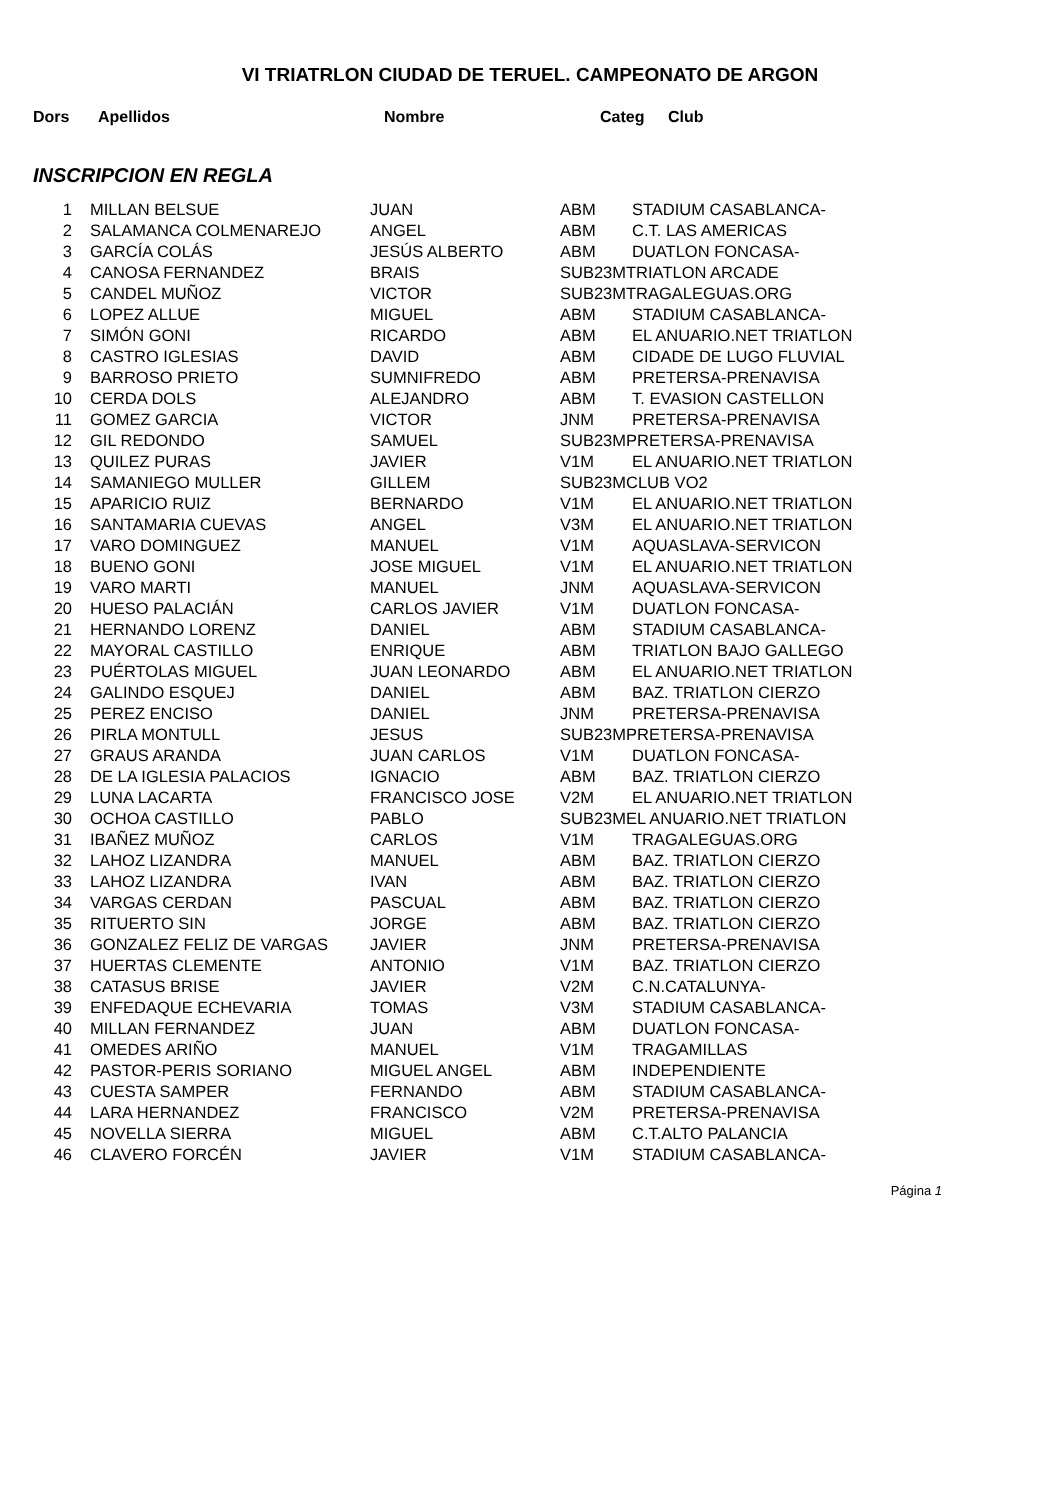VI TRIATRLON CIUDAD DE TERUEL. CAMPEONATO DE ARGON
Dors Apellidos Nombre Categ Club
INSCRIPCION EN REGLA
| 1 | MILLAN BELSUE | JUAN | ABM | STADIUM CASABLANCA- |
| 2 | SALAMANCA COLMENAREJO | ANGEL | ABM | C.T. LAS AMERICAS |
| 3 | GARCÍA COLÁS | JESÚS ALBERTO | ABM | DUATLON FONCASA- |
| 4 | CANOSA FERNANDEZ | BRAIS | SUB23MTRIATLON ARCADE | |
| 5 | CANDEL MUÑOZ | VICTOR | SUB23MTRAGALEGUAS.ORG | |
| 6 | LOPEZ ALLUE | MIGUEL | ABM | STADIUM CASABLANCA- |
| 7 | SIMÓN GONI | RICARDO | ABM | EL ANUARIO.NET TRIATLON |
| 8 | CASTRO IGLESIAS | DAVID | ABM | CIDADE DE LUGO FLUVIAL |
| 9 | BARROSO PRIETO | SUMNIFREDO | ABM | PRETERSA-PRENAVISA |
| 10 | CERDA DOLS | ALEJANDRO | ABM | T. EVASION CASTELLON |
| 11 | GOMEZ GARCIA | VICTOR | JNM | PRETERSA-PRENAVISA |
| 12 | GIL REDONDO | SAMUEL | SUB23MPRETERSA-PRENAVISA | |
| 13 | QUILEZ PURAS | JAVIER | V1M | EL ANUARIO.NET TRIATLON |
| 14 | SAMANIEGO MULLER | GILLEM | SUB23MCLUB VO2 | |
| 15 | APARICIO RUIZ | BERNARDO | V1M | EL ANUARIO.NET TRIATLON |
| 16 | SANTAMARIA CUEVAS | ANGEL | V3M | EL ANUARIO.NET TRIATLON |
| 17 | VARO DOMINGUEZ | MANUEL | V1M | AQUASLAVA-SERVICON |
| 18 | BUENO GONI | JOSE MIGUEL | V1M | EL ANUARIO.NET TRIATLON |
| 19 | VARO MARTI | MANUEL | JNM | AQUASLAVA-SERVICON |
| 20 | HUESO PALACIÁN | CARLOS JAVIER | V1M | DUATLON FONCASA- |
| 21 | HERNANDO LORENZ | DANIEL | ABM | STADIUM CASABLANCA- |
| 22 | MAYORAL CASTILLO | ENRIQUE | ABM | TRIATLON BAJO GALLEGO |
| 23 | PUÉRTOLAS MIGUEL | JUAN LEONARDO | ABM | EL ANUARIO.NET TRIATLON |
| 24 | GALINDO ESQUEJ | DANIEL | ABM | BAZ. TRIATLON CIERZO |
| 25 | PEREZ ENCISO | DANIEL | JNM | PRETERSA-PRENAVISA |
| 26 | PIRLA MONTULL | JESUS | SUB23MPRETERSA-PRENAVISA | |
| 27 | GRAUS ARANDA | JUAN CARLOS | V1M | DUATLON FONCASA- |
| 28 | DE LA IGLESIA PALACIOS | IGNACIO | ABM | BAZ. TRIATLON CIERZO |
| 29 | LUNA LACARTA | FRANCISCO JOSE | V2M | EL ANUARIO.NET TRIATLON |
| 30 | OCHOA CASTILLO | PABLO | SUB23MEL ANUARIO.NET TRIATLON | |
| 31 | IBAÑEZ MUÑOZ | CARLOS | V1M | TRAGALEGUAS.ORG |
| 32 | LAHOZ LIZANDRA | MANUEL | ABM | BAZ. TRIATLON CIERZO |
| 33 | LAHOZ LIZANDRA | IVAN | ABM | BAZ. TRIATLON CIERZO |
| 34 | VARGAS CERDAN | PASCUAL | ABM | BAZ. TRIATLON CIERZO |
| 35 | RITUERTO SIN | JORGE | ABM | BAZ. TRIATLON CIERZO |
| 36 | GONZALEZ FELIZ DE VARGAS | JAVIER | JNM | PRETERSA-PRENAVISA |
| 37 | HUERTAS CLEMENTE | ANTONIO | V1M | BAZ. TRIATLON CIERZO |
| 38 | CATASUS BRISE | JAVIER | V2M | C.N.CATALUNYA- |
| 39 | ENFEDAQUE ECHEVARIA | TOMAS | V3M | STADIUM CASABLANCA- |
| 40 | MILLAN FERNANDEZ | JUAN | ABM | DUATLON FONCASA- |
| 41 | OMEDES ARIÑO | MANUEL | V1M | TRAGAMILLAS |
| 42 | PASTOR-PERIS SORIANO | MIGUEL ANGEL | ABM | INDEPENDIENTE |
| 43 | CUESTA SAMPER | FERNANDO | ABM | STADIUM CASABLANCA- |
| 44 | LARA HERNANDEZ | FRANCISCO | V2M | PRETERSA-PRENAVISA |
| 45 | NOVELLA SIERRA | MIGUEL | ABM | C.T.ALTO PALANCIA |
| 46 | CLAVERO FORCÉN | JAVIER | V1M | STADIUM CASABLANCA- |
Página 1